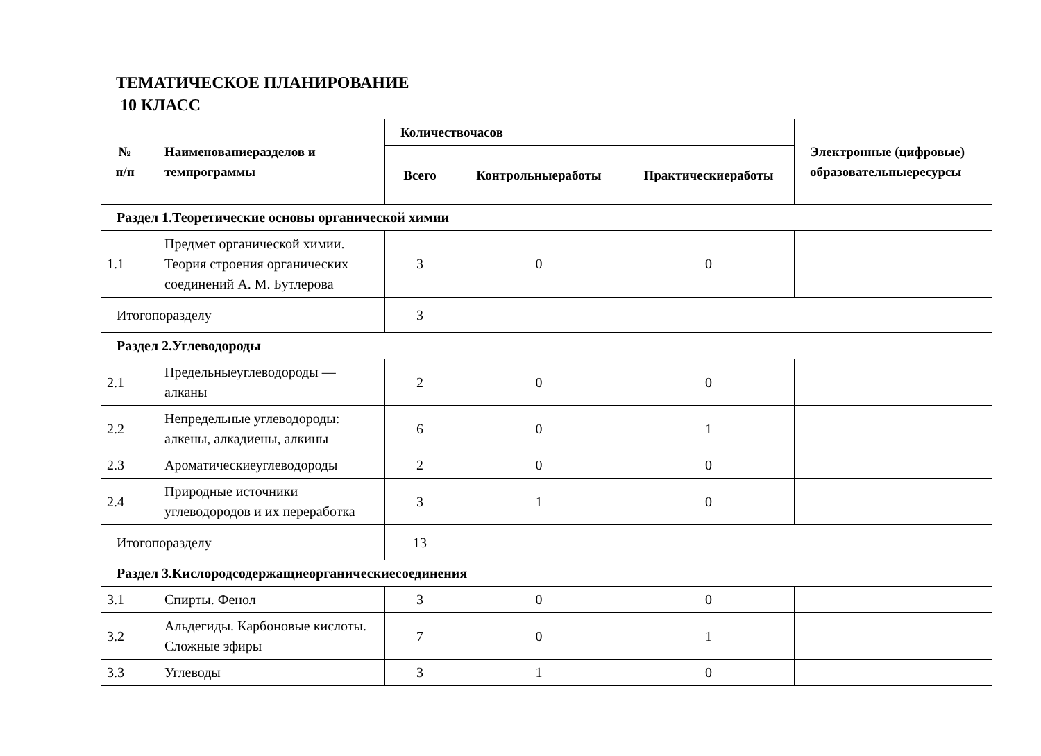ТЕМАТИЧЕСКОЕ ПЛАНИРОВАНИЕ
10 КЛАСС
| № п/п | Наименованиеразделов и темпрограммы | Количествочасов | | | Электронные (цифровые) образовательныересурсы |
| --- | --- | --- | --- | --- | --- |
| | | Всего | Контрольныеработы | Практическиеработы | |
| Раздел 1.Теоретические основы органической химии | | | | | |
| 1.1 | Предмет органической химии. Теория строения органических соединений А. М. Бутлерова | 3 | 0 | 0 | |
| Итогопоразделу | | 3 | | | |
| Раздел 2.Углеводороды | | | | | |
| 2.1 | Предельныеуглеводороды — алканы | 2 | 0 | 0 | |
| 2.2 | Непредельные углеводороды: алкены, алкадиены, алкины | 6 | 0 | 1 | |
| 2.3 | Ароматическиеуглеводороды | 2 | 0 | 0 | |
| 2.4 | Природные источники углеводородов и их переработка | 3 | 1 | 0 | |
| Итогопоразделу | | 13 | | | |
| Раздел 3.Кислородсодержащиеорганическиесоединения | | | | | |
| 3.1 | Спирты. Фенол | 3 | 0 | 0 | |
| 3.2 | Альдегиды. Карбоновые кислоты. Сложные эфиры | 7 | 0 | 1 | |
| 3.3 | Углеводы | 3 | 1 | 0 | |